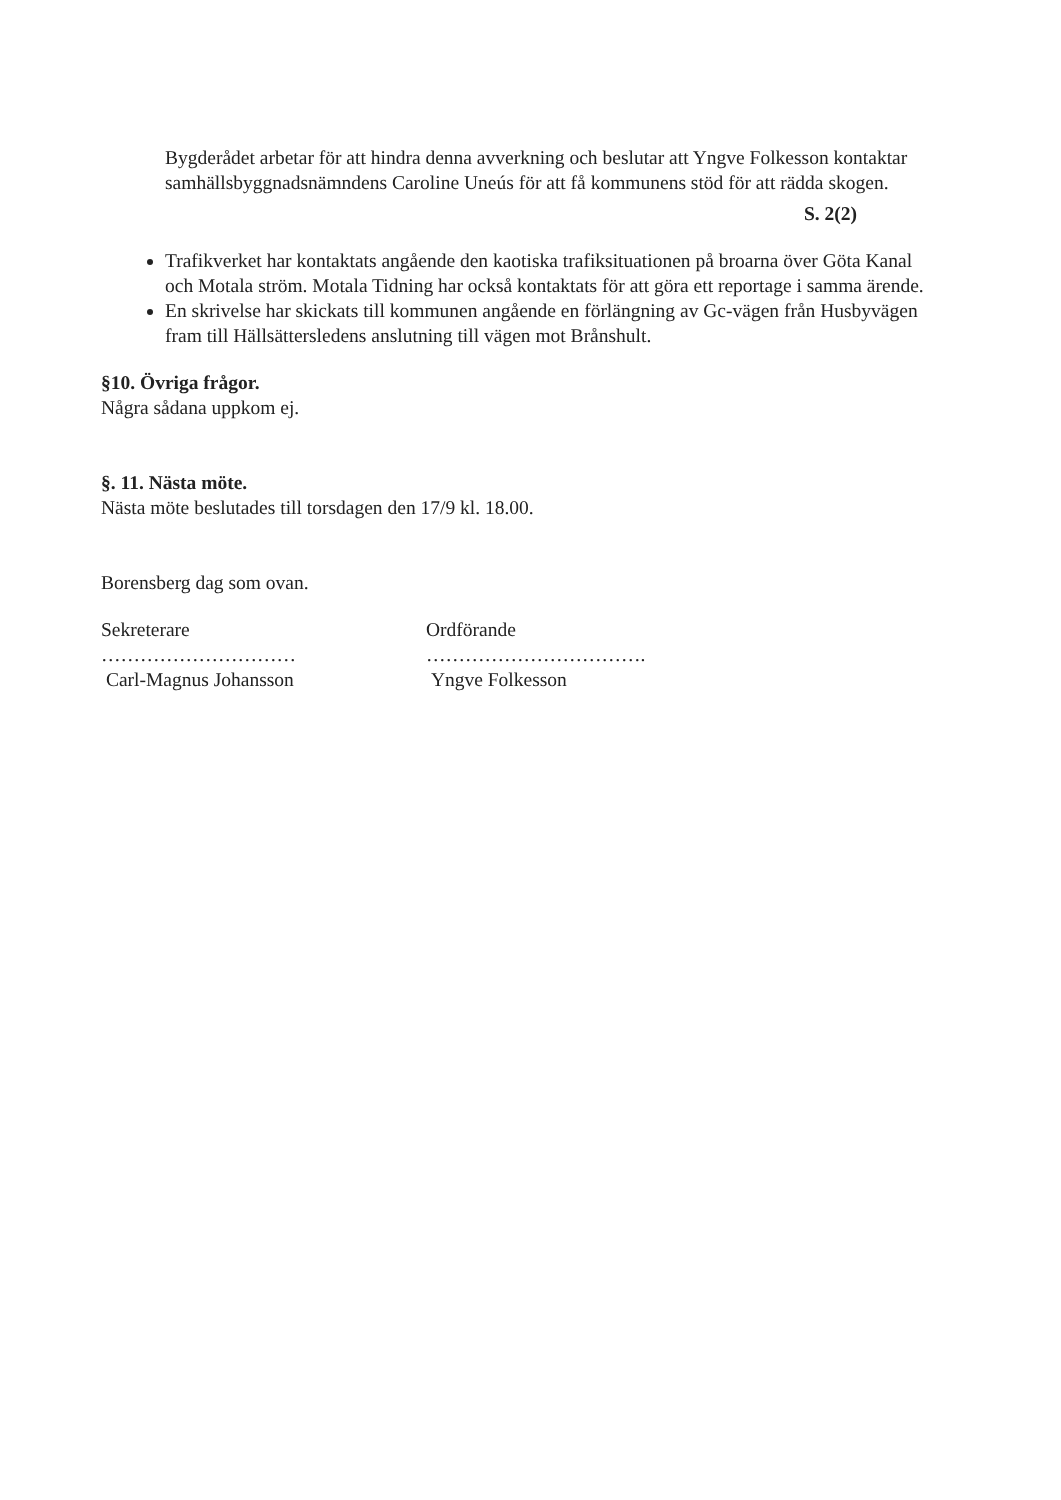Bygderådet arbetar för att hindra denna avverkning och beslutar att Yngve Folkesson kontaktar samhällsbyggnadsnämndens Caroline Uneús för att få kommunens stöd för att rädda skogen.
S. 2(2)
Trafikverket har kontaktats angående den kaotiska trafiksituationen på broarna över Göta Kanal och Motala ström. Motala Tidning har också kontaktats för att göra ett reportage i samma ärende.
En skrivelse har skickats till kommunen angående en förlängning av Gc-vägen från Husbyvägen fram till Hällsättersledens anslutning till vägen mot Brånshult.
§10. Övriga frågor.
Några sådana uppkom ej.
§. 11. Nästa möte.
Nästa möte beslutades till torsdagen den 17/9 kl. 18.00.
Borensberg dag som ovan.
Sekreterare Ordförande
………………………… …………………………….
Carl-Magnus Johansson Yngve Folkesson